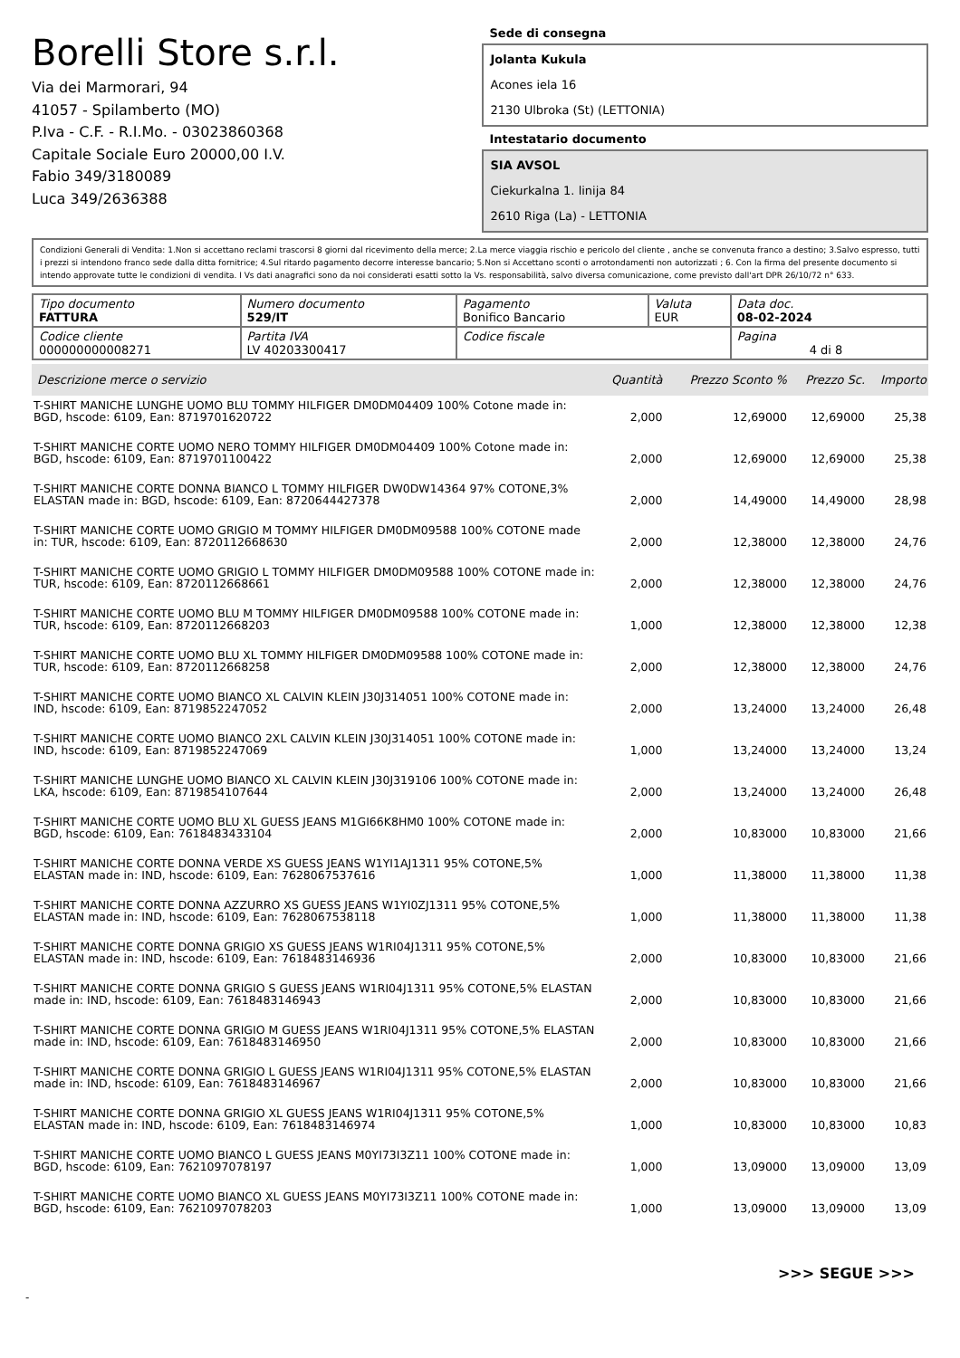Borelli Store s.r.l.
Via dei Marmorari, 94
41057 - Spilamberto (MO)
P.Iva - C.F. - R.I.Mo. - 03023860368
Capitale Sociale Euro 20000,00 I.V.
Fabio 349/3180089
Luca 349/2636388
Sede di consegna
Jolanta Kukula
Acones iela 16
2130 Ulbroka (St) (LETTONIA)
Intestatario documento
SIA AVSOL
Ciekurkalna 1. linija 84
2610 Riga (La) - LETTONIA
Condizioni Generali di Vendita: 1.Non si accettano reclami trascorsi 8 giorni dal ricevimento della merce; 2.La merce viaggia rischio e pericolo del cliente , anche se convenuta franco a destino; 3.Salvo espresso, tutti i prezzi si intendono franco sede dalla ditta fornitrice; 4.Sul ritardo pagamento decorre interesse bancario; 5.Non si Accettano sconti o arrotondamenti non autorizzati ; 6. Con la firma del presente documento si intendo approvate tutte le condizioni di vendita. I Vs dati anagrafici sono da noi considerati esatti sotto la Vs. responsabilità, salvo diversa comunicazione, come previsto dall'art DPR 26/10/72 n° 633.
| Tipo documento FATTURA | Numero documento 529/IT | Pagamento Bonifico Bancario | Valuta EUR | Data doc. 08-02-2024 |
| Codice cliente 000000000008271 | Partita IVA LV 40203300417 | Codice fiscale | | Pagina 4 di 8 |
| Descrizione merce o servizio | Quantità | Prezzo Sconto % | Prezzo Sc. | Importo |
| --- | --- | --- | --- | --- |
| T-SHIRT MANICHE LUNGHE UOMO BLU TOMMY HILFIGER DM0DM04409 100% Cotone made in: BGD, hscode: 6109, Ean: 8719701620722 | 2,000 | 12,69000 | 12,69000 | 25,38 |
| T-SHIRT MANICHE CORTE UOMO NERO TOMMY HILFIGER DM0DM04409 100% Cotone made in: BGD, hscode: 6109, Ean: 8719701100422 | 2,000 | 12,69000 | 12,69000 | 25,38 |
| T-SHIRT MANICHE CORTE DONNA BIANCO L TOMMY HILFIGER DW0DW14364 97% COTONE,3% ELASTAN made in: BGD, hscode: 6109, Ean: 8720644427378 | 2,000 | 14,49000 | 14,49000 | 28,98 |
| T-SHIRT MANICHE CORTE UOMO GRIGIO M TOMMY HILFIGER DM0DM09588 100% COTONE made in: TUR, hscode: 6109, Ean: 8720112668630 | 2,000 | 12,38000 | 12,38000 | 24,76 |
| T-SHIRT MANICHE CORTE UOMO GRIGIO L TOMMY HILFIGER DM0DM09588 100% COTONE made in: TUR, hscode: 6109, Ean: 8720112668661 | 2,000 | 12,38000 | 12,38000 | 24,76 |
| T-SHIRT MANICHE CORTE UOMO BLU M TOMMY HILFIGER DM0DM09588 100% COTONE made in: TUR, hscode: 6109, Ean: 8720112668203 | 1,000 | 12,38000 | 12,38000 | 12,38 |
| T-SHIRT MANICHE CORTE UOMO BLU XL TOMMY HILFIGER DM0DM09588 100% COTONE made in: TUR, hscode: 6109, Ean: 8720112668258 | 2,000 | 12,38000 | 12,38000 | 24,76 |
| T-SHIRT MANICHE CORTE UOMO BIANCO XL CALVIN KLEIN J30J314051 100% COTONE made in: IND, hscode: 6109, Ean: 8719852247052 | 2,000 | 13,24000 | 13,24000 | 26,48 |
| T-SHIRT MANICHE CORTE UOMO BIANCO 2XL CALVIN KLEIN J30J314051 100% COTONE made in: IND, hscode: 6109, Ean: 8719852247069 | 1,000 | 13,24000 | 13,24000 | 13,24 |
| T-SHIRT MANICHE LUNGHE UOMO BIANCO XL CALVIN KLEIN J30J319106 100% COTONE made in: LKA, hscode: 6109, Ean: 8719854107644 | 2,000 | 13,24000 | 13,24000 | 26,48 |
| T-SHIRT MANICHE CORTE UOMO BLU XL GUESS JEANS M1GI66K8HM0 100% COTONE made in: BGD, hscode: 6109, Ean: 7618483433104 | 2,000 | 10,83000 | 10,83000 | 21,66 |
| T-SHIRT MANICHE CORTE DONNA VERDE XS GUESS JEANS W1YI1AJ1311 95% COTONE,5% ELASTAN made in: IND, hscode: 6109, Ean: 7628067537616 | 1,000 | 11,38000 | 11,38000 | 11,38 |
| T-SHIRT MANICHE CORTE DONNA AZZURRO XS GUESS JEANS W1YI0ZJ1311 95% COTONE,5% ELASTAN made in: IND, hscode: 6109, Ean: 7628067538118 | 1,000 | 11,38000 | 11,38000 | 11,38 |
| T-SHIRT MANICHE CORTE DONNA GRIGIO XS GUESS JEANS W1RI04J1311 95% COTONE,5% ELASTAN made in: IND, hscode: 6109, Ean: 7618483146936 | 2,000 | 10,83000 | 10,83000 | 21,66 |
| T-SHIRT MANICHE CORTE DONNA GRIGIO S GUESS JEANS W1RI04J1311 95% COTONE,5% ELASTAN made in: IND, hscode: 6109, Ean: 7618483146943 | 2,000 | 10,83000 | 10,83000 | 21,66 |
| T-SHIRT MANICHE CORTE DONNA GRIGIO M GUESS JEANS W1RI04J1311 95% COTONE,5% ELASTAN made in: IND, hscode: 6109, Ean: 7618483146950 | 2,000 | 10,83000 | 10,83000 | 21,66 |
| T-SHIRT MANICHE CORTE DONNA GRIGIO L GUESS JEANS W1RI04J1311 95% COTONE,5% ELASTAN made in: IND, hscode: 6109, Ean: 7618483146967 | 2,000 | 10,83000 | 10,83000 | 21,66 |
| T-SHIRT MANICHE CORTE DONNA GRIGIO XL GUESS JEANS W1RI04J1311 95% COTONE,5% ELASTAN made in: IND, hscode: 6109, Ean: 7618483146974 | 1,000 | 10,83000 | 10,83000 | 10,83 |
| T-SHIRT MANICHE CORTE UOMO BIANCO L GUESS JEANS M0YI73I3Z11 100% COTONE made in: BGD, hscode: 6109, Ean: 7621097078197 | 1,000 | 13,09000 | 13,09000 | 13,09 |
| T-SHIRT MANICHE CORTE UOMO BIANCO XL GUESS JEANS M0YI73I3Z11 100% COTONE made in: BGD, hscode: 6109, Ean: 7621097078203 | 1,000 | 13,09000 | 13,09000 | 13,09 |
>>> SEGUE >>>
-